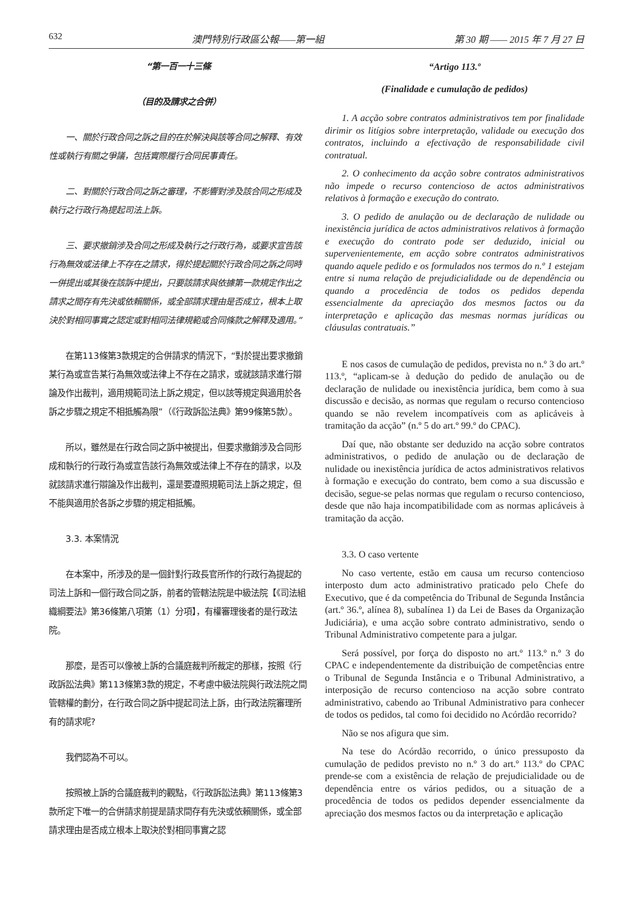632 澳門特別行政區公報——第一組 第 30 期 —— 2015 年 7 月 27 日
“第一百一十三條
（目的及請求之合併）
一、關於行政合同之訴之目的在於解決與該等合同之解釋、有效性或執行有關之爭議，包括實際履行合同民事責任。
二、對關於行政合同之訴之審理，不影響對涉及該合同之形成及執行之行政行為提起司法上訴。
三、要求撤銷涉及合同之形成及執行之行政行為，或要求宣告該行為無效或法律上不存在之請求，得於提起關於行政合同之訴之同時一併提出或其後在該訴中提出，只要該請求與依據第一款規定作出之請求之間存有先決或依賴關係，或全部請求理由是否成立，根本上取決於對相同事實之認定或對相同法律規範或合同條款之解釋及適用。”
在第113條第3款規定的合併請求的情況下，“對於提出要求撤銷某行為或宣告某行為無效或法律上不存在之請求，或就該請求進行辯論及作出裁判，適用規範司法上訴之規定，但以該等規定與適用於各訴之步驟之規定不相抵觸為限”（《行政訴訟法典》第99條第5款）。
所以，雖然是在行政合同之訴中被提出，但要求撤銷涉及合同形成和執行的行政行為或宣告該行為無效或法律上不存在的請求，以及就該請求進行辯論及作出裁判，還是要遵照規範司法上訴之規定，但不能與適用於各訴之步驟的規定相抵觸。
3.3. 本案情況
在本案中，所涉及的是一個針對行政長官所作的行政行為提起的司法上訴和一個行政合同之訴，前者的管轄法院是中級法院【《司法組織綱要法》第36條第八項第（1）分項】，有權審理後者的是行政法院。
那麼，是否可以像被上訴的合議庭裁判所裁定的那樣，按照《行政訴訟法典》第113條第3款的規定，不考慮中級法院與行政法院之間管轄權的劃分，在行政合同之訴中提起司法上訴，由行政法院審理所有的請求呢?
我們認為不可以。
按照被上訴的合議庭裁判的觀點，《行政訴訟法典》第113條第3款所定下唯一的合併請求前提是請求間存有先決或依賴關係，或全部請求理由是否成立根本上取決於對相同事實之認
“Artigo 113.º
(Finalidade e cumulação de pedidos)
1. A acção sobre contratos administrativos tem por finalidade dirimir os litígios sobre interpretação, validade ou execução dos contratos, incluindo a efectivação de responsabilidade civil contratual.
2. O conhecimento da acção sobre contratos administrativos não impede o recurso contencioso de actos administrativos relativos à formação e execução do contrato.
3. O pedido de anulação ou de declaração de nulidade ou inexistência jurídica de actos administrativos relativos à formação e execução do contrato pode ser deduzido, inicial ou supervenientemente, em acção sobre contratos administrativos quando aquele pedido e os formulados nos termos do n.º 1 estejam entre si numa relação de prejudicialidade ou de dependência ou quando a procedência de todos os pedidos dependa essencialmente da apreciação dos mesmos factos ou da interpretação e aplicação das mesmas normas jurídicas ou cláusulas contratuais.”
E nos casos de cumulação de pedidos, prevista no n.º 3 do art.º 113.º, “aplicam-se à dedução do pedido de anulação ou de declaração de nulidade ou inexistência jurídica, bem como à sua discussão e decisão, as normas que regulam o recurso contencioso quando se não revelem incompatíveis com as aplicáveis à tramitação da acção” (n.º 5 do art.º 99.º do CPAC).
Daí que, não obstante ser deduzido na acção sobre contratos administrativos, o pedido de anulação ou de declaração de nulidade ou inexistência jurídica de actos administrativos relativos à formação e execução do contrato, bem como a sua discussão e decisão, segue-se pelas normas que regulam o recurso contencioso, desde que não haja incompatibilidade com as normas aplicáveis à tramitação da acção.
3.3. O caso vertente
No caso vertente, estão em causa um recurso contencioso interposto dum acto administrativo praticado pelo Chefe do Executivo, que é da competência do Tribunal de Segunda Instância (art.º 36.º, alínea 8), subalínea 1) da Lei de Bases da Organização Judiciária), e uma acção sobre contrato administrativo, sendo o Tribunal Administrativo competente para a julgar.
Será possível, por força do disposto no art.º 113.º n.º 3 do CPAC e independentemente da distribuição de competências entre o Tribunal de Segunda Instância e o Tribunal Administrativo, a interposição de recurso contencioso na acção sobre contrato administrativo, cabendo ao Tribunal Administrativo para conhecer de todos os pedidos, tal como foi decidido no Acórdão recorrido?
Não se nos afigura que sim.
Na tese do Acórdão recorrido, o único pressuposto da cumulação de pedidos previsto no n.º 3 do art.º 113.º do CPAC prende-se com a existência de relação de prejudicialidade ou de dependência entre os vários pedidos, ou a situação de a procedência de todos os pedidos depender essencialmente da apreciação dos mesmos factos ou da interpretação e aplicação